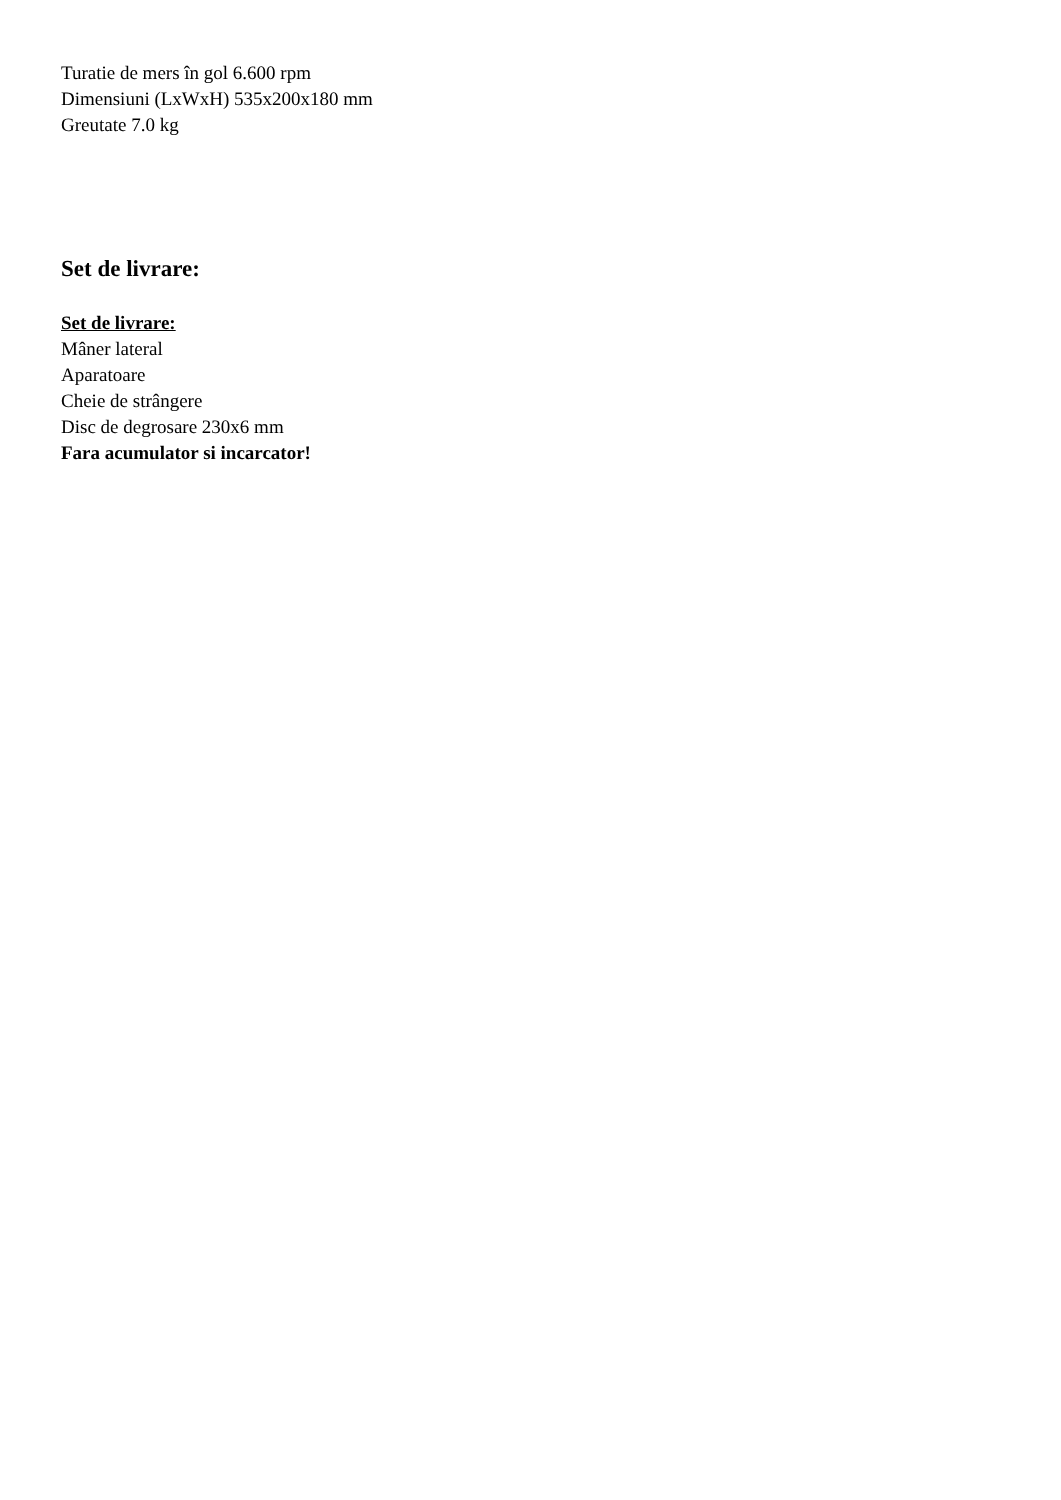Turatie de mers în gol 6.600 rpm
Dimensiuni (LxWxH) 535x200x180 mm
Greutate 7.0 kg
Set de livrare:
Set de livrare:
Mâner lateral
Aparatoare
Cheie de strângere
Disc de degrosare 230x6 mm
Fara acumulator si incarcator!